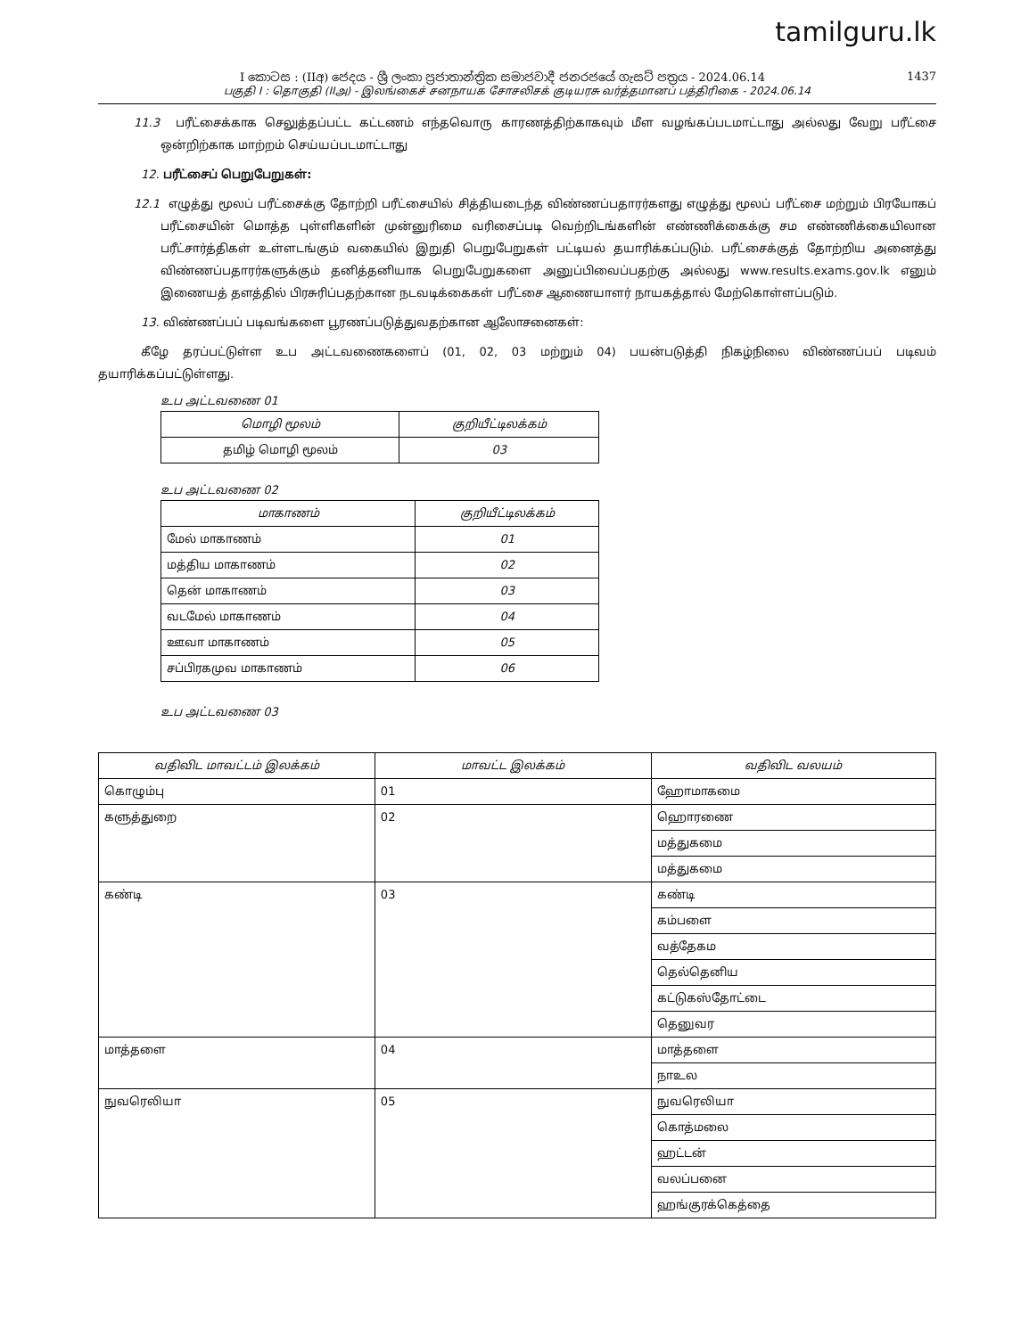tamilguru.lk
I කොටස : (IIඅ) ජෙදය - ශ්‍රී ලංකා ප්‍රජාතාන්ත්‍රික සමාජවාදී ජනරජයේ ගැසට් පත්‍රය - 2024.06.14 1437
பகுதி I : தொகுதி (IIஅ) - இலங்கைச் சனநாயக சோசலிசக் குடியரசு வர்த்தமானப் பத்திரிகை - 2024.06.14
11.3 பரீட்சைக்காக செலுத்தப்பட்ட கட்டணம் எந்தவொரு காரணத்திற்காகவும் மீள வழங்கப்படமாட்டாது அல்லது வேறு பரீட்சை ஒன்றிற்காக மாற்றம் செய்யப்படமாட்டாது
12. பரீட்சைப் பெறுபேறுகள்:
12.1 எழுத்து மூலப் பரீட்சைக்கு தோற்றி பரீட்சையில் சித்தியடைந்த விண்ணப்பதாரர்களது எழுத்து மூலப் பரீட்சை மற்றும் பிரயோகப் பரீட்சையின் மொத்த புள்ளிகளின் முன்னுரிமை வரிசைப்படி வெற்றிடங்களின் எண்ணிக்கைக்கு சம எண்ணிக்கையிலான பரீட்சார்த்திகள் உள்ளடங்கும் வகையில் இறுதி பெறுபேறுகள் பட்டியல் தயாரிக்கப்படும். பரீட்சைக்குத் தோற்றிய அனைத்து விண்ணப்பதாரர்களுக்கும் தனித்தனியாக பெறுபேறுகளை அனுப்பிவைப்பதற்கு அல்லது www.results.exams.gov.lk எனும் இணையத் தளத்தில் பிரசுரிப்பதற்கான நடவடிக்கைகள் பரீட்சை ஆணையாளர் நாயகத்தால் மேற்கொள்ளப்படும்.
13. விண்ணப்பப் படிவங்களை பூரணப்படுத்துவதற்கான ஆலோசனைகள்:
கீழே தரப்பட்டுள்ள உப அட்டவணைகளைப் (01, 02, 03 மற்றும் 04) பயன்படுத்தி நிகழ்நிலை விண்ணப்பப் படிவம் தயாரிக்கப்பட்டுள்ளது.
உப அட்டவணை 01
| மொழி மூலம் | குறியீட்டிலக்கம் |
| --- | --- |
| தமிழ் மொழி மூலம் | 03 |
உப அட்டவணை 02
| மாகாணம் | குறியீட்டிலக்கம் |
| --- | --- |
| மேல் மாகாணம் | 01 |
| மத்திய மாகாணம் | 02 |
| தென் மாகாணம் | 03 |
| வடமேல் மாகாணம் | 04 |
| ஊவா மாகாணம் | 05 |
| சப்பிரகமுவ மாகாணம் | 06 |
உப அட்டவணை 03
| வதிவிட மாவட்டம் இலக்கம் | மாவட்ட இலக்கம் | வதிவிட வலயம் |
| --- | --- | --- |
| கொழும்பு | 01 | ஹோமாகமை |
| களுத்துறை | 02 | ஹொரணை |
| | | மத்துகமை |
| | | மத்துகமை |
| கண்டி | 03 | கண்டி |
| | | கம்பளை |
| | | வத்தேகம |
| | | தெல்தெனிய |
| | | கட்டுகஸ்தோட்டை |
| | | தெனுவர |
| மாத்தளை | 04 | மாத்தளை |
| | | நாஉல |
| நுவரெலியா | 05 | நுவரெலியா |
| | | கொத்மலை |
| | | ஹட்டன் |
| | | வலப்பனை |
| | | ஹங்குரக்கெத்தை |